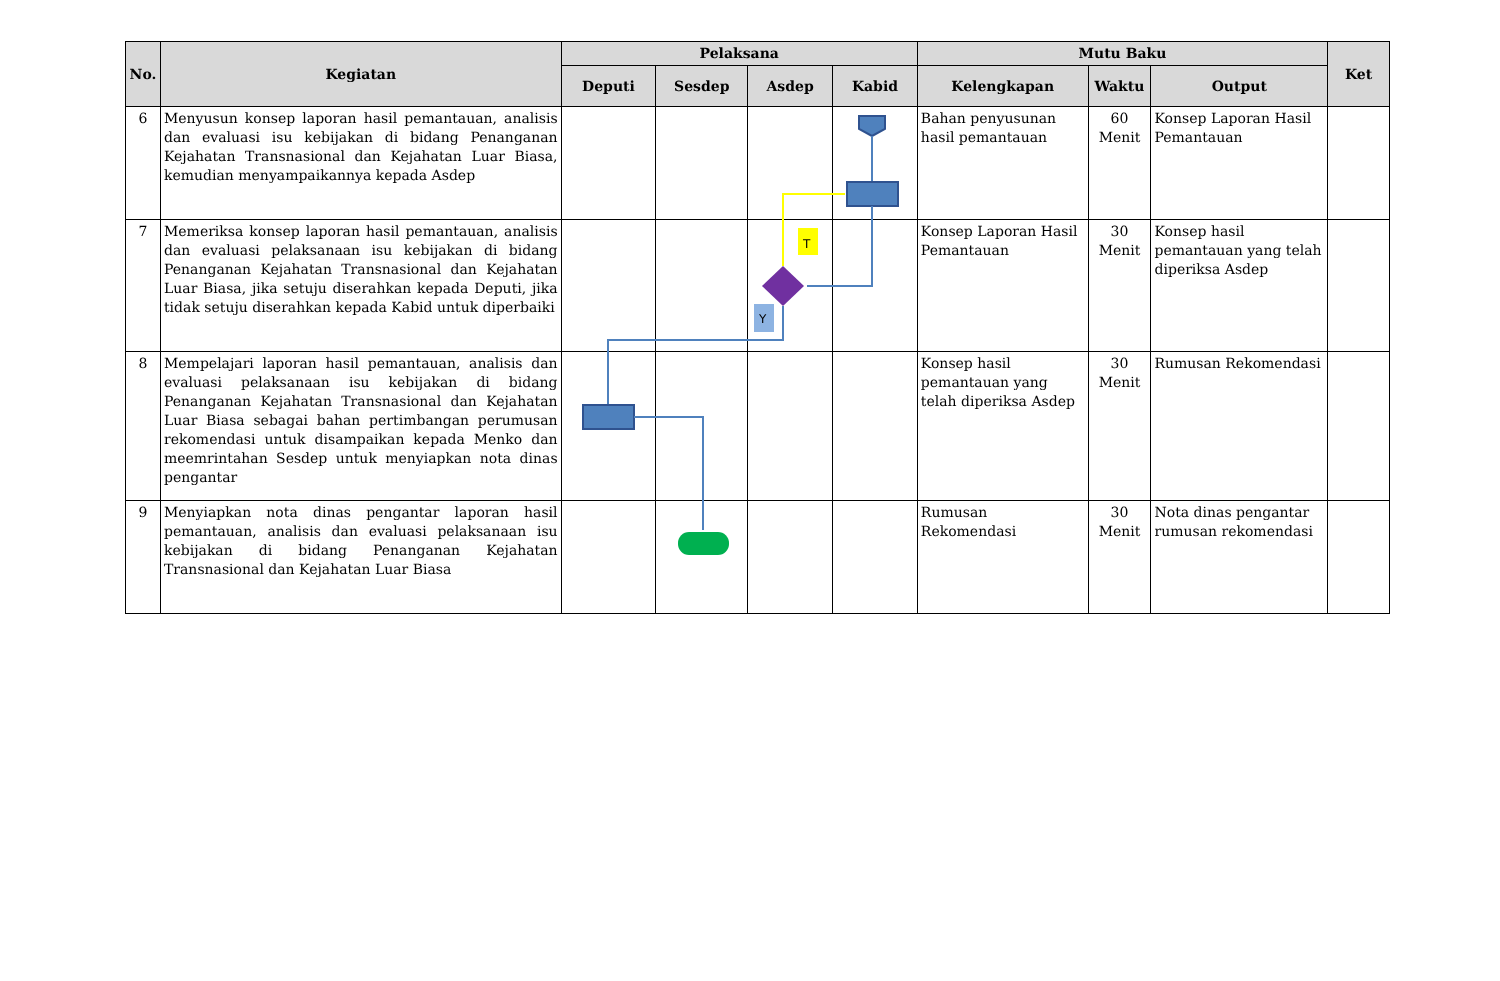| No. | Kegiatan | Pelaksana | | | | Mutu Baku | | | Ket |
| --- | --- | --- | --- | --- | --- | --- | --- | --- | --- |
| | | Deputi | Sesdep | Asdep | Kabid | Kelengkapan | Waktu | Output | |
| 6 | Menyusun konsep laporan hasil pemantauan, analisis dan evaluasi isu kebijakan di bidang Penanganan Kejahatan Transnasional dan Kejahatan Luar Biasa, kemudian menyampaikannya kepada Asdep | | | | | Bahan penyusunan hasil pemantauan | 60 Menit | Konsep Laporan Hasil Pemantauan | |
| 7 | Memeriksa konsep laporan hasil pemantauan, analisis dan evaluasi pelaksanaan isu kebijakan di bidang Penanganan Kejahatan Transnasional dan Kejahatan Luar Biasa, jika setuju diserahkan kepada Deputi, jika tidak setuju diserahkan kepada Kabid untuk diperbaiki | | | | | Konsep Laporan Hasil Pemantauan | 30 Menit | Konsep hasil pemantauan yang telah diperiksa Asdep | |
| 8 | Mempelajari laporan hasil pemantauan, analisis dan evaluasi pelaksanaan isu kebijakan di bidang Penanganan Kejahatan Transnasional dan Kejahatan Luar Biasa sebagai bahan pertimbangan perumusan rekomendasi untuk disampaikan kepada Menko dan meemrintahan Sesdep untuk menyiapkan nota dinas pengantar | | | | | Konsep hasil pemantauan yang telah diperiksa Asdep | 30 Menit | Rumusan Rekomendasi | |
| 9 | Menyiapkan nota dinas pengantar laporan hasil pemantauan, analisis dan evaluasi pelaksanaan isu kebijakan di bidang Penanganan Kejahatan Transnasional dan Kejahatan Luar Biasa | | | | | Rumusan Rekomendasi | 30 Menit | Nota dinas pengantar rumusan rekomendasi | |
T
Y